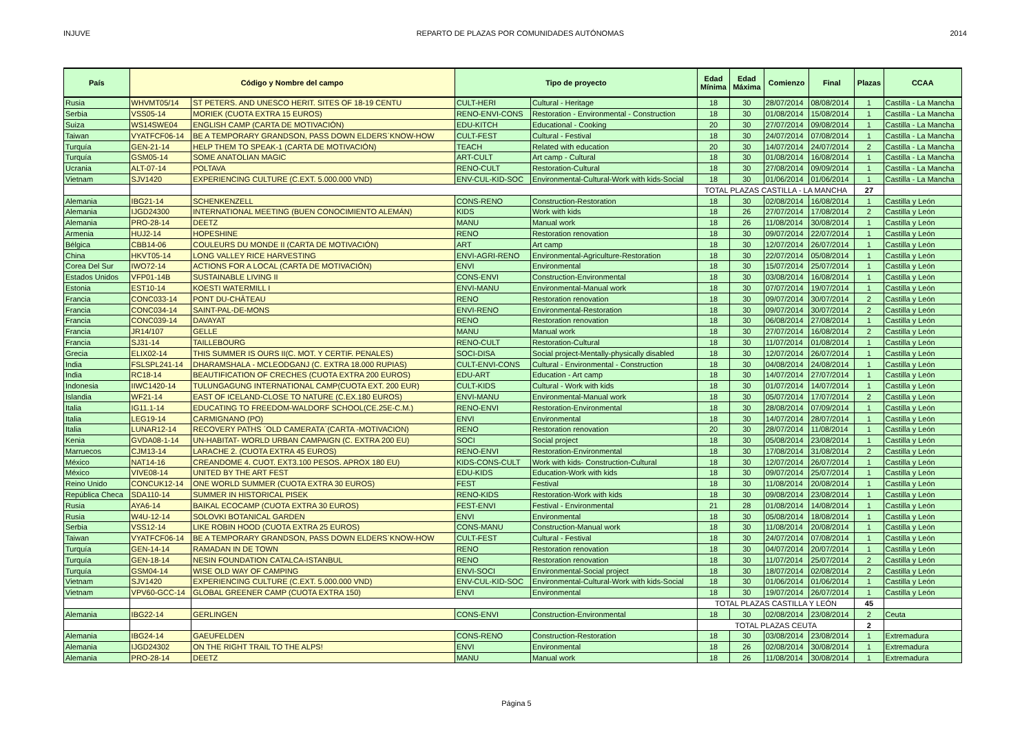INJUVE REPARTO DE PLAZAS POR COMUNIDADES AUTÓNOMAS 2014
| País | Código y Nombre del campo | | Tipo de proyecto | | Edad Mínima | Edad Máxima | Comienzo | Final | Plazas | CCAA |
| --- | --- | --- | --- | --- | --- | --- | --- | --- | --- | --- |
| Rusia | WHVMT05/14 | ST PETERS. AND UNESCO HERIT. SITES OF 18-19 CENTU | CULT-HERI | Cultural - Heritage | 18 | 30 | 28/07/2014 | 08/08/2014 | 1 | Castilla - La Mancha |
| Serbia | VSS05-14 | MORIEK (CUOTA EXTRA 15 EUROS) | RENO-ENVI-CONS | Restoration - Environmental - Construction | 18 | 30 | 01/08/2014 | 15/08/2014 | 1 | Castilla - La Mancha |
| Suiza | WS14SWE04 | ENGLISH CAMP (CARTA DE MOTIVACIÓN) | EDU-KITCH | Educational - Cooking | 20 | 30 | 27/07/2014 | 09/08/2014 | 1 | Castilla - La Mancha |
| Taiwan | VYATFCF06-14 | BE A TEMPORARY GRANDSON, PASS DOWN ELDERS`KNOW-HOW | CULT-FEST | Cultural - Festival | 18 | 30 | 24/07/2014 | 07/08/2014 | 1 | Castilla - La Mancha |
| Turquía | GEN-21-14 | HELP THEM TO SPEAK-1 (CARTA DE MOTIVACIÓN) | TEACH | Related with education | 20 | 30 | 14/07/2014 | 24/07/2014 | 2 | Castilla - La Mancha |
| Turquía | GSM05-14 | SOME ANATOLIAN MAGIC | ART-CULT | Art camp - Cultural | 18 | 30 | 01/08/2014 | 16/08/2014 | 1 | Castilla - La Mancha |
| Ucrania | ALT-07-14 | POLTAVA | RENO-CULT | Restoration-Cultural | 18 | 30 | 27/08/2014 | 09/09/2014 | 1 | Castilla - La Mancha |
| Vietnam | SJV1420 | EXPERIENCING CULTURE (C.EXT. 5.000.000 VND) | ENV-CUL-KID-SOC | Environmental-Cultural-Work with kids-Social | 18 | 30 | 01/06/2014 | 01/06/2014 | 1 | Castilla - La Mancha |
| | | | | | TOTAL PLAZAS CASTILLA - LA MANCHA | | | | 27 | |
| Alemania | IBG21-14 | SCHENKENZELL | CONS-RENO | Construction-Restoration | 18 | 30 | 02/08/2014 | 16/08/2014 | 1 | Castilla y León |
| Alemania | IJGD24300 | INTERNATIONAL MEETING (BUEN CONOCIMIENTO ALEMÁN) | KIDS | Work with kids | 18 | 26 | 27/07/2014 | 17/08/2014 | 2 | Castilla y León |
| Alemania | PRO-28-14 | DEETZ | MANU | Manual work | 18 | 26 | 11/08/2014 | 30/08/2014 | 1 | Castilla y León |
| Armenia | HUJ2-14 | HOPESHINE | RENO | Restoration renovation | 18 | 30 | 09/07/2014 | 22/07/2014 | 1 | Castilla y León |
| Bélgica | CBB14-06 | COULEURS DU MONDE II (CARTA DE MOTIVACIÓN) | ART | Art camp | 18 | 30 | 12/07/2014 | 26/07/2014 | 1 | Castilla y León |
| China | HKVT05-14 | LONG VALLEY RICE HARVESTING | ENVI-AGRI-RENO | Environmental-Agriculture-Restoration | 18 | 30 | 22/07/2014 | 05/08/2014 | 1 | Castilla y León |
| Corea Del Sur | IWO72-14 | ACTIONS FOR A LOCAL (CARTA DE MOTIVACIÓN) | ENVI | Environmental | 18 | 30 | 15/07/2014 | 25/07/2014 | 1 | Castilla y León |
| Estados Unidos | VFP01-14B | SUSTAINABLE LIVING II | CONS-ENVI | Construction-Environmental | 18 | 30 | 03/08/2014 | 16/08/2014 | 1 | Castilla y León |
| Estonia | EST10-14 | KOESTI WATERMILL I | ENVI-MANU | Environmental-Manual work | 18 | 30 | 07/07/2014 | 19/07/2014 | 1 | Castilla y León |
| Francia | CONC033-14 | PONT DU-CHÂTEAU | RENO | Restoration renovation | 18 | 30 | 09/07/2014 | 30/07/2014 | 2 | Castilla y León |
| Francia | CONC034-14 | SAINT-PAL-DE-MONS | ENVI-RENO | Environmental-Restoration | 18 | 30 | 09/07/2014 | 30/07/2014 | 2 | Castilla y León |
| Francia | CONC039-14 | DAVAYAT | RENO | Restoration renovation | 18 | 30 | 06/08/2014 | 27/08/2014 | 1 | Castilla y León |
| Francia | JR14/107 | GELLE | MANU | Manual work | 18 | 30 | 27/07/2014 | 16/08/2014 | 2 | Castilla y León |
| Francia | SJ31-14 | TAILLEBOURG | RENO-CULT | Restoration-Cultural | 18 | 30 | 11/07/2014 | 01/08/2014 | 1 | Castilla y León |
| Grecia | ELIX02-14 | THIS SUMMER IS OURS II(C. MOT. Y CERTIF. PENALES) | SOCI-DISA | Social project-Mentally-physically disabled | 18 | 30 | 12/07/2014 | 26/07/2014 | 1 | Castilla y León |
| India | FSLSPL241-14 | DHARAMSHALA - MCLEODGANJ (C. EXTRA 18.000 RUPIAS) | CULT-ENVI-CONS | Cultural - Environmental - Construction | 18 | 30 | 04/08/2014 | 24/08/2014 | 1 | Castilla y León |
| India | RC18-14 | BEAUTIFICATION OF CRECHES (CUOTA EXTRA 200 EUROS) | EDU-ART | Education - Art camp | 18 | 30 | 14/07/2014 | 27/07/2014 | 1 | Castilla y León |
| Indonesia | IIWC1420-14 | TULUNGAGUNG INTERNATIONAL CAMP(CUOTA EXT. 200 EUR) | CULT-KIDS | Cultural - Work with kids | 18 | 30 | 01/07/2014 | 14/07/2014 | 1 | Castilla y León |
| Islandia | WF21-14 | EAST OF ICELAND-CLOSE TO NATURE (C.EX.180 EUROS) | ENVI-MANU | Environmental-Manual work | 18 | 30 | 05/07/2014 | 17/07/2014 | 2 | Castilla y León |
| Italia | IG11.1-14 | EDUCATING TO FREEDOM-WALDORF SCHOOL(CE.25E-C.M.) | RENO-ENVI | Restoration-Environmental | 18 | 30 | 28/08/2014 | 07/09/2014 | 1 | Castilla y León |
| Italia | LEG19-14 | CARMIGNANO (PO) | ENVI | Environmental | 18 | 30 | 14/07/2014 | 28/07/2014 | 1 | Castilla y León |
| Italia | LUNAR12-14 | RECOVERY PATHS ´OLD CAMERATA´(CARTA -MOTIVACION) | RENO | Restoration renovation | 20 | 30 | 28/07/2014 | 11/08/2014 | 1 | Castilla y León |
| Kenia | GVDA08-1-14 | UN-HABITAT- WORLD URBAN CAMPAIGN (C. EXTRA 200 EU) | SOCI | Social project | 18 | 30 | 05/08/2014 | 23/08/2014 | 1 | Castilla y León |
| Marruecos | CJM13-14 | LARACHE 2. (CUOTA EXTRA 45 EUROS) | RENO-ENVI | Restoration-Environmental | 18 | 30 | 17/08/2014 | 31/08/2014 | 2 | Castilla y León |
| México | NAT14-16 | CREANDOME 4. CUOT. EXT3.100 PESOS. APROX 180 EU) | KIDS-CONS-CULT | Work with kids- Construction-Cultural | 18 | 30 | 12/07/2014 | 26/07/2014 | 1 | Castilla y León |
| México | VIVE08-14 | UNITED BY THE ART FEST | EDU-KIDS | Education-Work with kids | 18 | 30 | 09/07/2014 | 25/07/2014 | 1 | Castilla y León |
| Reino Unido | CONCUK12-14 | ONE WORLD SUMMER (CUOTA EXTRA 30 EUROS) | FEST | Festival | 18 | 30 | 11/08/2014 | 20/08/2014 | 1 | Castilla y León |
| República Checa | SDA110-14 | SUMMER IN HISTORICAL PISEK | RENO-KIDS | Restoration-Work with kids | 18 | 30 | 09/08/2014 | 23/08/2014 | 1 | Castilla y León |
| Rusia | AYA6-14 | BAIKAL ECOCAMP (CUOTA EXTRA 30 EUROS) | FEST-ENVI | Festival - Environmental | 21 | 28 | 01/08/2014 | 14/08/2014 | 1 | Castilla y León |
| Rusia | W4U-12-14 | SOLOVKI BOTANICAL GARDEN | ENVI | Environmental | 18 | 30 | 05/08/2014 | 18/08/2014 | 1 | Castilla y León |
| Serbia | VSS12-14 | LIKE ROBIN HOOD (CUOTA EXTRA 25 EUROS) | CONS-MANU | Construction-Manual work | 18 | 30 | 11/08/2014 | 20/08/2014 | 1 | Castilla y León |
| Taiwan | VYATFCF06-14 | BE A TEMPORARY GRANDSON, PASS DOWN ELDERS`KNOW-HOW | CULT-FEST | Cultural - Festival | 18 | 30 | 24/07/2014 | 07/08/2014 | 1 | Castilla y León |
| Turquía | GEN-14-14 | RAMADAN IN DE TOWN | RENO | Restoration renovation | 18 | 30 | 04/07/2014 | 20/07/2014 | 1 | Castilla y León |
| Turquía | GEN-18-14 | NESIN FOUNDATION CATALCA-ISTANBUL | RENO | Restoration renovation | 18 | 30 | 11/07/2014 | 25/07/2014 | 2 | Castilla y León |
| Turquía | GSM04-14 | WISE OLD WAY OF CAMPING | ENVI-SOCI | Environmental-Social project | 18 | 30 | 18/07/2014 | 02/08/2014 | 2 | Castilla y León |
| Vietnam | SJV1420 | EXPERIENCING CULTURE (C.EXT. 5.000.000 VND) | ENV-CUL-KID-SOC | Environmental-Cultural-Work with kids-Social | 18 | 30 | 01/06/2014 | 01/06/2014 | 1 | Castilla y León |
| Vietnam | VPV60-GCC-14 | GLOBAL GREENER CAMP (CUOTA EXTRA 150) | ENVI | Environmental | 18 | 30 | 19/07/2014 | 26/07/2014 | 1 | Castilla y León |
| | | | | | TOTAL PLAZAS CASTILLA Y LEÓN | | | | 45 | |
| Alemania | IBG22-14 | GERLINGEN | CONS-ENVI | Construction-Environmental | 18 | 30 | 02/08/2014 | 23/08/2014 | 2 | Ceuta |
| | | | | | TOTAL PLAZAS CEUTA | | | | 2 | |
| Alemania | IBG24-14 | GAEUFELDEN | CONS-RENO | Construction-Restoration | 18 | 30 | 03/08/2014 | 23/08/2014 | 1 | Extremadura |
| Alemania | IJGD24302 | ON THE RIGHT TRAIL TO THE ALPS! | ENVI | Environmental | 18 | 26 | 02/08/2014 | 30/08/2014 | 1 | Extremadura |
| Alemania | PRO-28-14 | DEETZ | MANU | Manual work | 18 | 26 | 11/08/2014 | 30/08/2014 | 1 | Extremadura |
Página 5